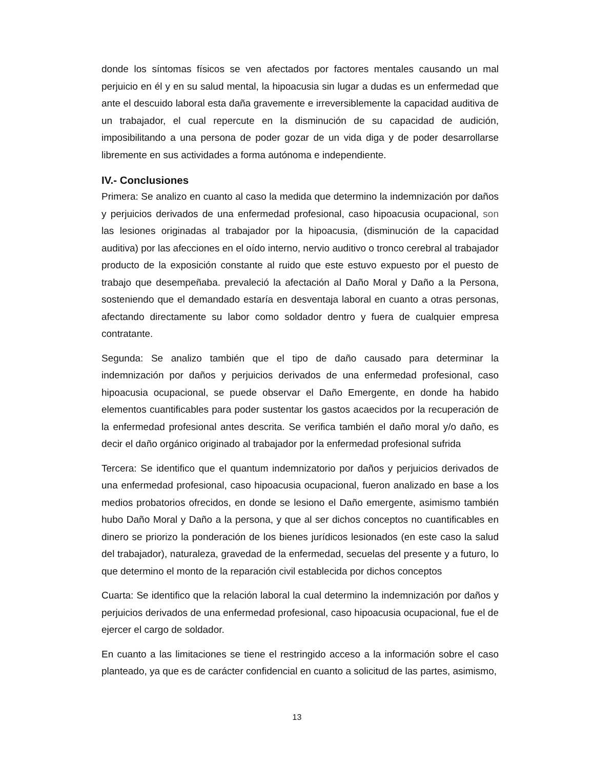donde los síntomas físicos se ven afectados por factores mentales causando un mal perjuicio en él y en su salud mental, la hipoacusia sin lugar a dudas es un enfermedad que ante el descuido laboral esta daña gravemente e irreversiblemente la capacidad auditiva de un trabajador, el cual repercute en la disminución de su capacidad de audición, imposibilitando a una persona de poder gozar de un vida diga y de poder desarrollarse libremente en sus actividades a forma autónoma e independiente.
IV.- Conclusiones
Primera: Se analizo en cuanto al caso la medida que determino la indemnización por daños y perjuicios derivados de una enfermedad profesional, caso hipoacusia ocupacional, son las lesiones originadas al trabajador por la hipoacusia, (disminución de la capacidad auditiva) por las afecciones en el oído interno, nervio auditivo o tronco cerebral al trabajador producto de la exposición constante al ruido que este estuvo expuesto por el puesto de trabajo que desempeñaba. prevaleció la afectación al Daño Moral y Daño a la Persona, sosteniendo que el demandado estaría en desventaja laboral en cuanto a otras personas, afectando directamente su labor como soldador dentro y fuera de cualquier empresa contratante.
Segunda: Se analizo también que el tipo de daño causado para determinar la indemnización por daños y perjuicios derivados de una enfermedad profesional, caso hipoacusia ocupacional, se puede observar el Daño Emergente, en donde ha habido elementos cuantificables para poder sustentar los gastos acaecidos por la recuperación de la enfermedad profesional antes descrita. Se verifica también el daño moral y/o daño, es decir el daño orgánico originado al trabajador por la enfermedad profesional sufrida
Tercera: Se identifico que el quantum indemnizatorio por daños y perjuicios derivados de una enfermedad profesional, caso hipoacusia ocupacional, fueron analizado en base a los medios probatorios ofrecidos, en donde se lesiono el Daño emergente, asimismo también hubo Daño Moral y Daño a la persona, y que al ser dichos conceptos no cuantificables en dinero se priorizo la ponderación de los bienes jurídicos lesionados (en este caso la salud del trabajador), naturaleza, gravedad de la enfermedad, secuelas del presente y a futuro, lo que determino el monto de la reparación civil establecida por dichos conceptos
Cuarta: Se identifico que la relación laboral la cual determino la indemnización por daños y perjuicios derivados de una enfermedad profesional, caso hipoacusia ocupacional, fue el de ejercer el cargo de soldador.
En cuanto a las limitaciones se tiene el restringido acceso a la información sobre el caso planteado, ya que es de carácter confidencial en cuanto a solicitud de las partes, asimismo,
13